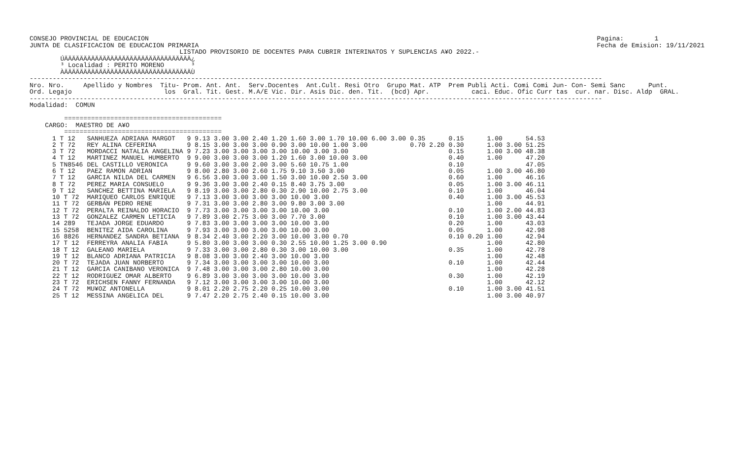CONSEJO PROVINCIAL DE EDUCACION
JUNTA DE CLASIFICACION DE EDUCACION PRIMARIA
Pagina:        1
Fecha de Emision: 19/11/2021
                                       LISTADO PROVISORIO DE DOCENTES PARA CUBRIR INTERINATOS Y SUPLENCIAS A¥O 2022.-
        ÚÄÄÄÄÄÄÄÄÄÄÄÄÄÄÄÄÄÄÄÄÄÄÄÄÄÄÄÄÄÄÄÄÄ¿
        ³ Localidad : PERITO MORENO       ³
        ÀÄÄÄÄÄÄÄÄÄÄÄÄÄÄÄÄÄÄÄÄÄÄÄÄÄÄÄÄÄÄÄÄÄÙ
-----------------------------------------------------------------------------------------------------------------------------------------------------
Nro. Nro.     Apellido y Nombres  Titu- Prom. Ant. Ant.  Serv.Docentes  Ant.Cult. Resi Otro  Grupo Mat. ATP  Prem Publi Acti. Comi Comi Jun- Con- Semi Sanc      Punt.
Ord. Legajo                        los  Gral. Tit. Gest. M.A/E Vic. Dir. Asis Dic. den. Tit.  (bcd) Apr.           caci. Educ. Ofic Curr tas  cur. nar. Disc. Aldp  GRAL.
-----------------------------------------------------------------------------------------------------------------------------------------------------
Modalidad:  COMUN

         =========================================
    CARGO:  MAESTRO DE A¥O
         =========================================
| 1 T 12 | SANHUEZA ADRIANA MARGOT | 9 9.13 3.00 3.00 2.40 1.20 1.60 3.00 1.70 10.00 6.00 3.00 | 0.35 | 0.15 | 1.00 | | 54.53 |
| 2 T 72 | REY ALINA CEFERINA | 9 8.15 3.00 3.00 3.00 0.90 3.00 10.00 1.00 3.00 | 0.70 2.20 | 0.30 | 1.00 | 3.00 | 51.25 |
| 3 T 72 | MORDACCI NATALIA ANGELINA | 9 7.23 3.00 3.00 3.00 3.00 10.00 3.00 3.00 | | 0.15 | 1.00 | 3.00 | 48.38 |
| 4 T 12 | MARTINEZ MANUEL HUMBERTO | 9 9.00 3.00 3.00 3.00 1.20 1.60 3.00 10.00 3.00 | | 0.40 | 1.00 | | 47.20 |
| 5 TN8546 | DEL CASTILLO VERONICA | 9 9.60 3.00 3.00 2.00 3.00 5.60 10.75 1.00 | | 0.10 | | | 47.05 |
| 6 T 12 | PAEZ RAMON ADRIAN | 9 8.00 2.80 3.00 2.60 1.75 9.10 3.50 3.00 | | 0.05 | 1.00 | 3.00 | 46.80 |
| 7 T 12 | GARCIA NILDA DEL CARMEN | 9 6.56 3.00 3.00 3.00 1.50 3.00 10.00 2.50 3.00 | | 0.60 | 1.00 | | 46.16 |
| 8 T 72 | PEREZ MARIA CONSUELO | 9 9.36 3.00 3.00 2.40 0.15 8.40 3.75 3.00 | | 0.05 | 1.00 | 3.00 | 46.11 |
| 9 T 12 | SANCHEZ BETTINA MARIELA | 9 8.19 3.00 3.00 2.80 0.30 2.90 10.00 2.75 3.00 | | 0.10 | 1.00 | | 46.04 |
| 10 T 72 | MARIQUEO CARLOS ENRIQUE | 9 7.13 3.00 3.00 3.00 3.00 10.00 3.00 | | 0.40 | 1.00 | 3.00 | 45.53 |
| 11 T 72 | GERBAN PEDRO RENE | 9 7.31 3.00 3.00 2.80 3.00 9.80 3.00 3.00 | | | 1.00 | | 44.91 |
| 12 T 72 | PERALTA REINALDO HORACIO | 9 7.73 3.00 3.00 3.00 3.00 10.00 3.00 | | 0.10 | 1.00 | 2.00 | 44.83 |
| 13 T 72 | GONZALEZ CARMEN LETICIA | 9 7.89 3.00 2.75 3.00 3.00 7.70 3.00 | | 0.10 | 1.00 | 3.00 | 43.44 |
| 14 289 | TEJADA JORGE EDUARDO | 9 7.83 3.00 3.00 3.00 3.00 10.00 3.00 | | 0.20 | 1.00 | | 43.03 |
| 15 5258 | BENITEZ AIDA CAROLINA | 9 7.93 3.00 3.00 3.00 3.00 10.00 3.00 | | 0.05 | 1.00 | | 42.98 |
| 16 8826 | HERNANDEZ SANDRA BETIANA | 9 8.34 2.40 3.00 2.20 3.00 10.00 3.00 0.70 | | 0.10 0.20 | 1.00 | | 42.94 |
| 17 T 12 | FERREYRA ANALIA FABIA | 9 5.80 3.00 3.00 3.00 0.30 2.55 10.00 1.25 3.00 0.90 | | | 1.00 | | 42.80 |
| 18 T 12 | GALEANO MARIELA | 9 7.33 3.00 3.00 2.80 0.30 3.00 10.00 3.00 | | 0.35 | 1.00 | | 42.78 |
| 19 T 12 | BLANCO ADRIANA PATRICIA | 9 8.08 3.00 3.00 2.40 3.00 10.00 3.00 | | | 1.00 | | 42.48 |
| 20 T 72 | TEJADA JUAN NORBERTO | 9 7.34 3.00 3.00 3.00 3.00 10.00 3.00 | | 0.10 | 1.00 | | 42.44 |
| 21 T 12 | GARCIA CANIBANO VERONICA | 9 7.48 3.00 3.00 3.00 2.80 10.00 3.00 | | | 1.00 | | 42.28 |
| 22 T 12 | RODRIGUEZ OMAR ALBERTO | 9 6.89 3.00 3.00 3.00 3.00 10.00 3.00 | | 0.30 | 1.00 | | 42.19 |
| 23 T 72 | ERICHSEN FANNY FERNANDA | 9 7.12 3.00 3.00 3.00 3.00 10.00 3.00 | | | 1.00 | | 42.12 |
| 24 T 72 | MU¥OZ ANTONELLA | 9 8.01 2.20 2.75 2.20 0.25 10.00 3.00 | | 0.10 | 1.00 | 3.00 | 41.51 |
| 25 T 12 | MESSINA ANGELICA DEL | 9 7.47 2.20 2.75 2.40 0.15 10.00 3.00 | | | 1.00 | 3.00 | 40.97 |